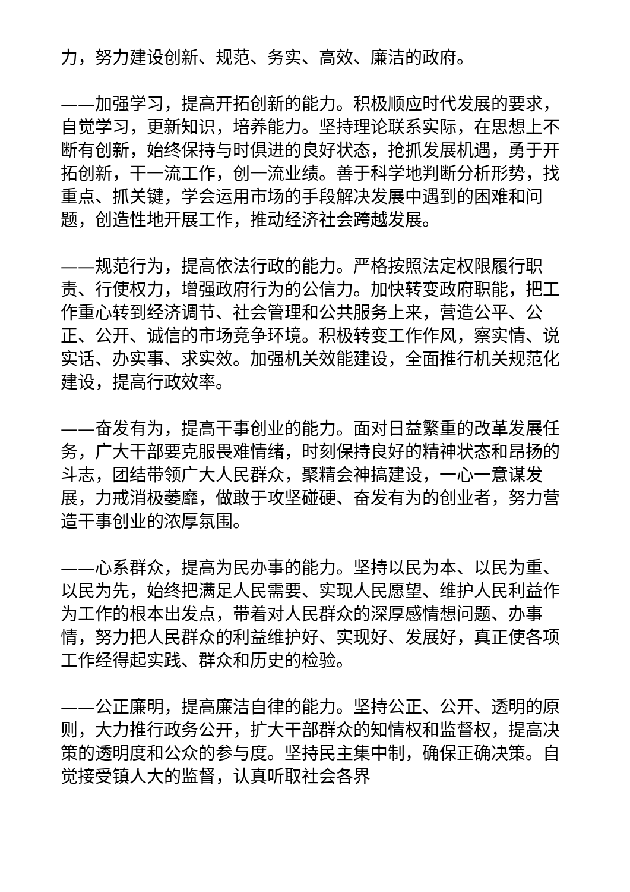力，努力建设创新、规范、务实、高效、廉洁的政府。
——加强学习，提高开拓创新的能力。积极顺应时代发展的要求，自觉学习，更新知识，培养能力。坚持理论联系实际，在思想上不断有创新，始终保持与时俱进的良好状态，抢抓发展机遇，勇于开拓创新，干一流工作，创一流业绩。善于科学地判断分析形势，找重点、抓关键，学会运用市场的手段解决发展中遇到的困难和问题，创造性地开展工作，推动经济社会跨越发展。
——规范行为，提高依法行政的能力。严格按照法定权限履行职责、行使权力，增强政府行为的公信力。加快转变政府职能，把工作重心转到经济调节、社会管理和公共服务上来，营造公平、公正、公开、诚信的市场竞争环境。积极转变工作作风，察实情、说实话、办实事、求实效。加强机关效能建设，全面推行机关规范化建设，提高行政效率。
——奋发有为，提高干事创业的能力。面对日益繁重的改革发展任务，广大干部要克服畏难情绪，时刻保持良好的精神状态和昂扬的斗志，团结带领广大人民群众，聚精会神搞建设，一心一意谋发展，力戒消极萎靡，做敢于攻坚碰硬、奋发有为的创业者，努力营造干事创业的浓厚氛围。
——心系群众，提高为民办事的能力。坚持以民为本、以民为重、以民为先，始终把满足人民需要、实现人民愿望、维护人民利益作为工作的根本出发点，带着对人民群众的深厚感情想问题、办事情，努力把人民群众的利益维护好、实现好、发展好，真正使各项工作经得起实践、群众和历史的检验。
——公正廉明，提高廉洁自律的能力。坚持公正、公开、透明的原则，大力推行政务公开，扩大干部群众的知情权和监督权，提高决策的透明度和公众的参与度。坚持民主集中制，确保正确决策。自觉接受镇人大的监督，认真听取社会各界